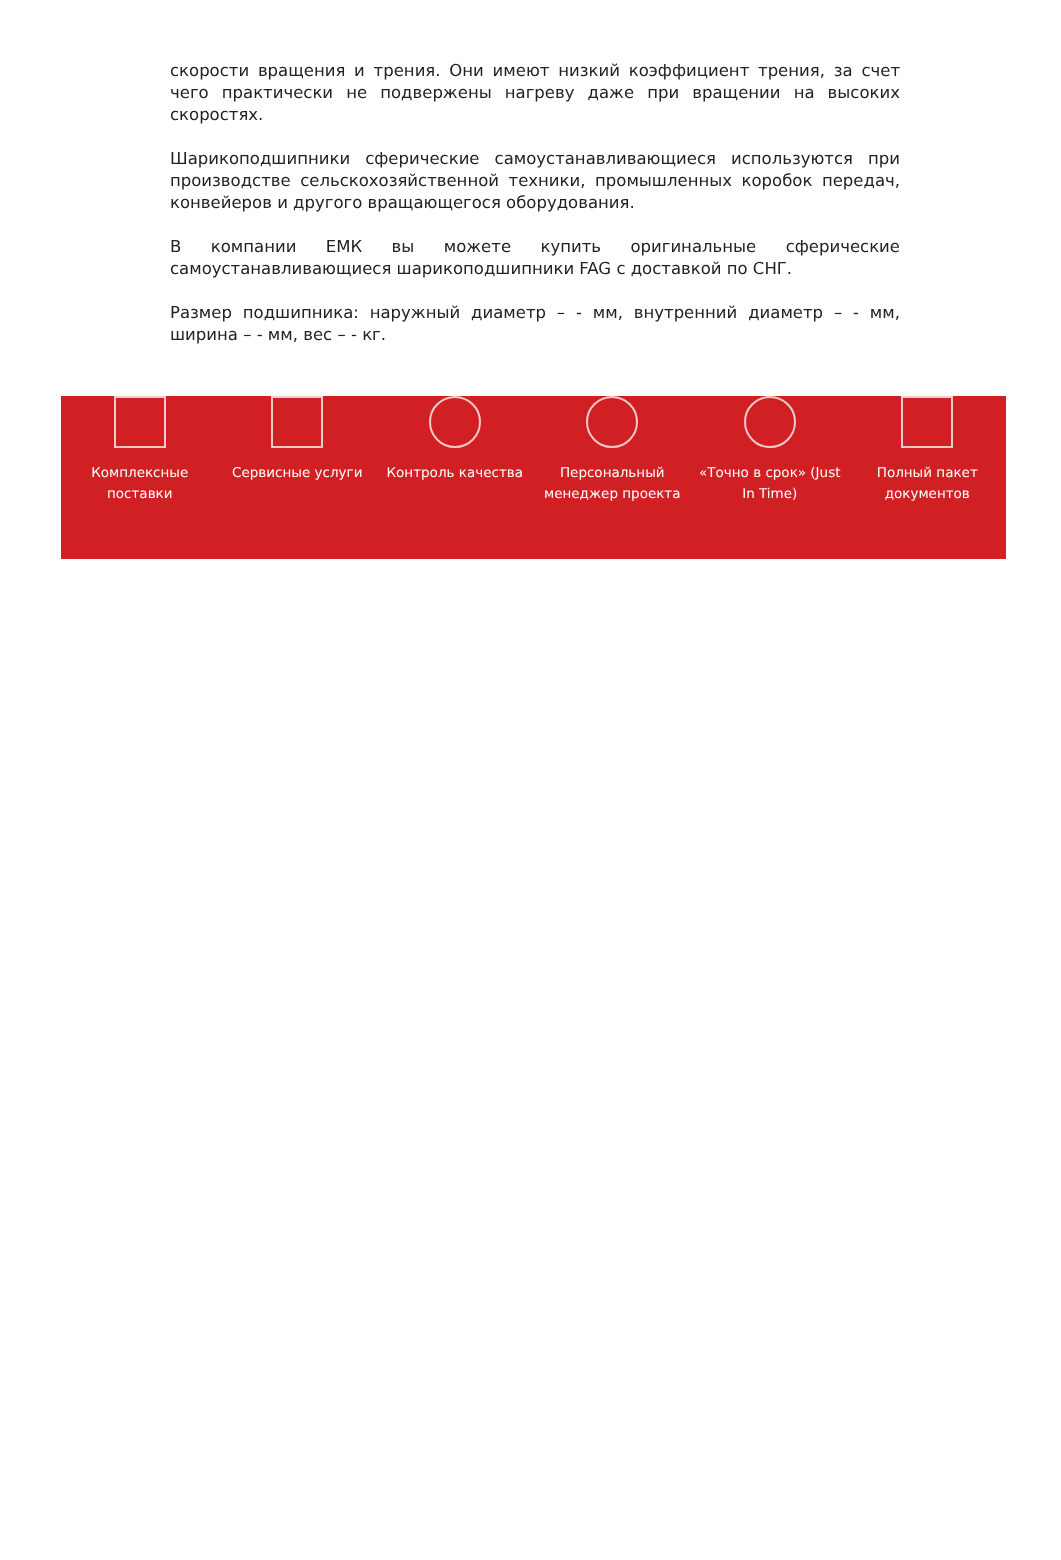скорости вращения и трения. Они имеют низкий коэффициент трения, за счет чего практически не подвержены нагреву даже при вращении на высоких скоростях.
Шарикоподшипники сферические самоустанавливающиеся используются при производстве сельскохозяйственной техники, промышленных коробок передач, конвейеров и другого вращающегося оборудования.
В компании ЕМК вы можете купить оригинальные сферические самоустанавливающиеся шарикоподшипники FAG с доставкой по СНГ.
Размер подшипника: наружный диаметр – - мм, внутренний диаметр – - мм, ширина – - мм, вес – - кг.
Комплексные
поставки
Сервисные услуги Контроль качества Персональный
менеджер проекта
«Точно в срок» (Just
In Time)
Полный пакет
документов